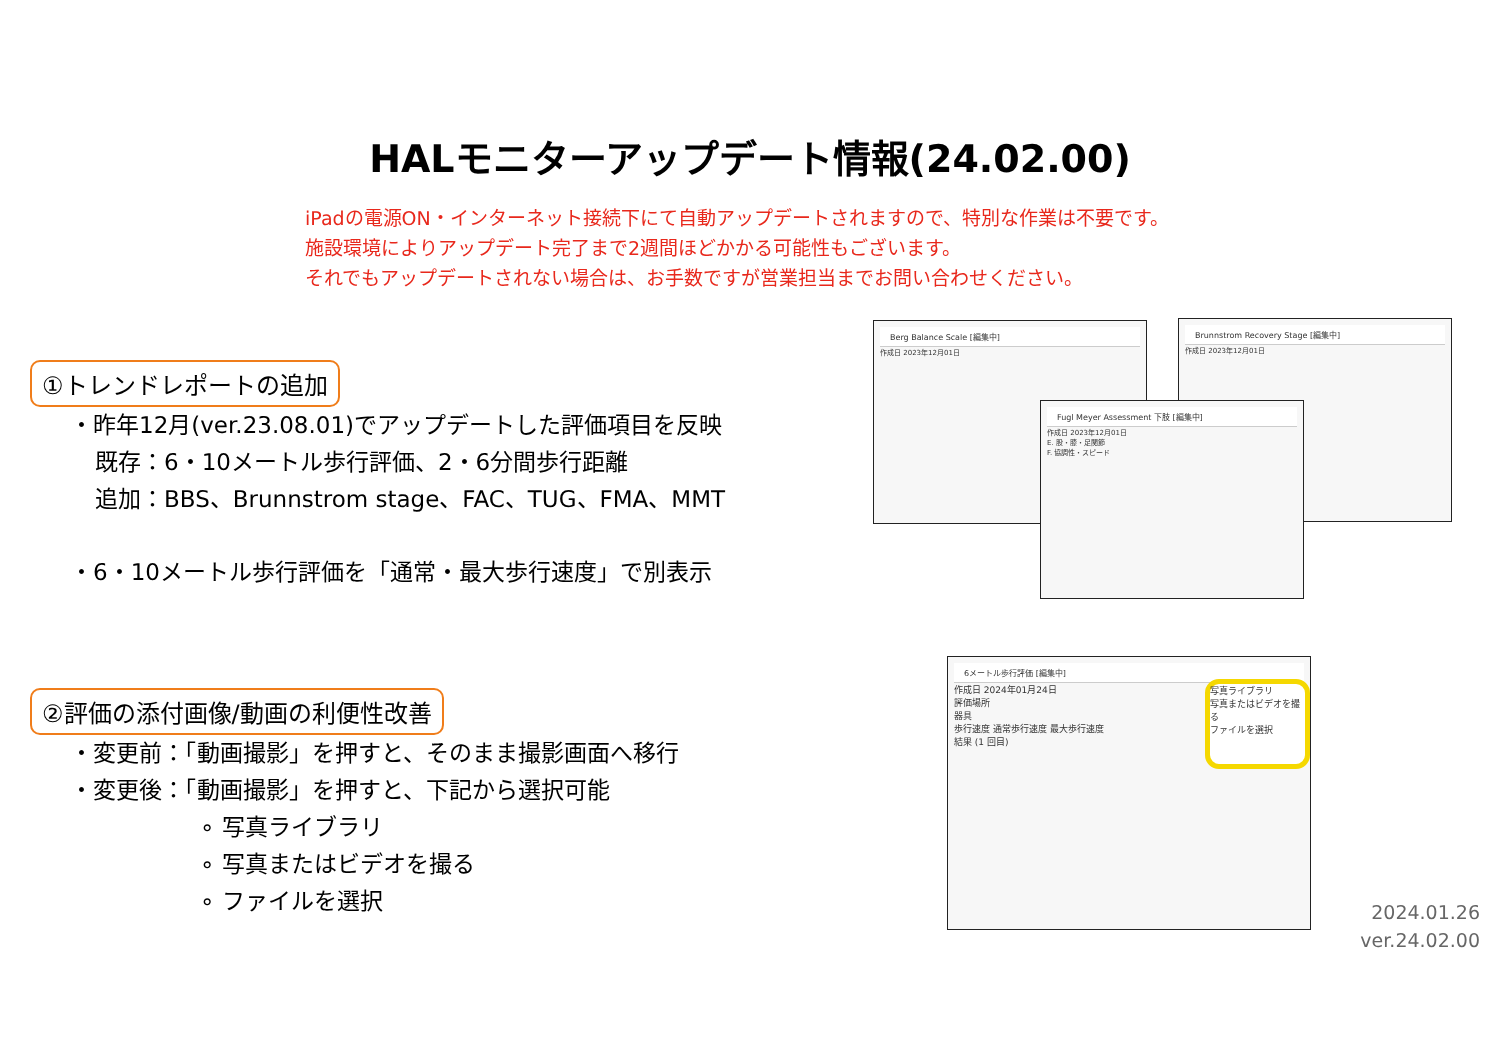HALモニターアップデート情報(24.02.00)
iPadの電源ON・インターネット接続下にて自動アップデートされますので、特別な作業は不要です。
施設環境によりアップデート完了まで2週間ほどかかる可能性もございます。
それでもアップデートされない場合は、お手数ですが営業担当までお問い合わせください。
①トレンドレポートの追加
・昨年12月(ver.23.08.01)でアップデートした評価項目を反映
既存：6・10メートル歩行評価、2・6分間歩行距離
追加：BBS、Brunnstrom stage、FAC、TUG、FMA、MMT
・6・10メートル歩行評価を「通常・最大歩行速度」で別表示
②評価の添付画像/動画の利便性改善
・変更前：「動画撮影」を押すと、そのまま撮影画面へ移行
・変更後：「動画撮影」を押すと、下記から選択可能
∘ 写真ライブラリ
∘ 写真またはビデオを撮る
∘ ファイルを選択
Berg Balance Scale [編集中]
作成日 2023年12月01日
Brunnstrom Recovery Stage [編集中]
作成日 2023年12月01日
Fugl Meyer Assessment 下肢 [編集中]
作成日 2023年12月01日
E. 股・膝・足関節
F. 協調性・スピード
6メートル歩行評価 [編集中]
作成日 2024年01月24日
評価場所
器具
歩行速度 通常歩行速度 最大歩行速度
結果 (1 回目)
写真ライブラリ
写真またはビデオを撮る
ファイルを選択
2024.01.26
ver.24.02.00